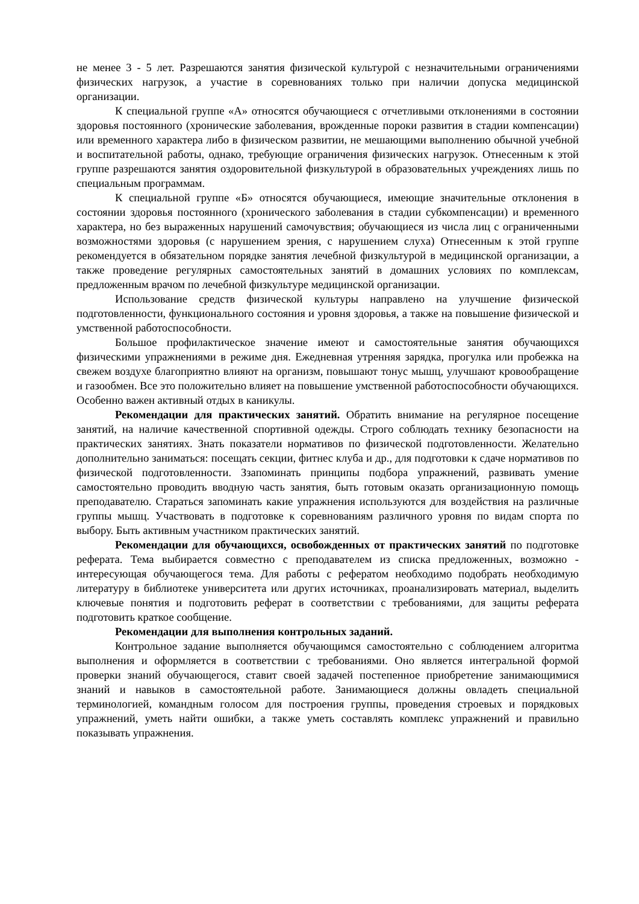не менее 3 - 5 лет. Разрешаются занятия физической культурой с незначительными ограничениями физических нагрузок, а участие в соревнованиях только при наличии допуска медицинской организации.
К специальной группе «А» относятся обучающиеся с отчетливыми отклонениями в состоянии здоровья постоянного (хронические заболевания, врожденные пороки развития в стадии компенсации) или временного характера либо в физическом развитии, не мешающими выполнению обычной учебной и воспитательной работы, однако, требующие ограничения физических нагрузок. Отнесенным к этой группе разрешаются занятия оздоровительной физкультурой в образовательных учреждениях лишь по специальным программам.
К специальной группе «Б» относятся обучающиеся, имеющие значительные отклонения в состоянии здоровья постоянного (хронического заболевания в стадии субкомпенсации) и временного характера, но без выраженных нарушений самочувствия; обучающиеся из числа лиц с ограниченными возможностями здоровья (с нарушением зрения, с нарушением слуха) Отнесенным к этой группе рекомендуется в обязательном порядке занятия лечебной физкультурой в медицинской организации, а также проведение регулярных самостоятельных занятий в домашних условиях по комплексам, предложенным врачом по лечебной физкультуре медицинской организации.
Использование средств физической культуры направлено на улучшение физической подготовленности, функционального состояния и уровня здоровья, а также на повышение физической и умственной работоспособности.
Большое профилактическое значение имеют и самостоятельные занятия обучающихся физическими упражнениями в режиме дня. Ежедневная утренняя зарядка, прогулка или пробежка на свежем воздухе благоприятно влияют на организм, повышают тонус мышц, улучшают кровообращение и газообмен. Все это положительно влияет на повышение умственной работоспособности обучающихся. Особенно важен активный отдых в каникулы.
Рекомендации для практических занятий. Обратить внимание на регулярное посещение занятий, на наличие качественной спортивной одежды. Строго соблюдать технику безопасности на практических занятиях. Знать показатели нормативов по физической подготовленности. Желательно дополнительно заниматься: посещать секции, фитнес клуба и др., для подготовки к сдаче нормативов по физической подготовленности. Ззапоминать принципы подбора упражнений, развивать умение самостоятельно проводить вводную часть занятия, быть готовым оказать организационную помощь преподавателю. Стараться запоминать какие упражнения используются для воздействия на различные группы мышц. Участвовать в подготовке к соревнованиям различного уровня по видам спорта по выбору. Быть активным участником практических занятий.
Рекомендации для обучающихся, освобожденных от практических занятий по подготовке реферата. Тема выбирается совместно с преподавателем из списка предложенных, возможно - интересующая обучающегося тема. Для работы с рефератом необходимо подобрать необходимую литературу в библиотеке университета или других источниках, проанализировать материал, выделить ключевые понятия и подготовить реферат в соответствии с требованиями, для защиты реферата подготовить краткое сообщение.
Рекомендации для выполнения контрольных заданий.
Контрольное задание выполняется обучающимся самостоятельно с соблюдением алгоритма выполнения и оформляется в соответствии с требованиями. Оно является интегральной формой проверки знаний обучающегося, ставит своей задачей постепенное приобретение занимающимися знаний и навыков в самостоятельной работе. Занимающиеся должны овладеть специальной терминологией, командным голосом для построения группы, проведения строевых и порядковых упражнений, уметь найти ошибки, а также уметь составлять комплекс упражнений и правильно показывать упражнения.